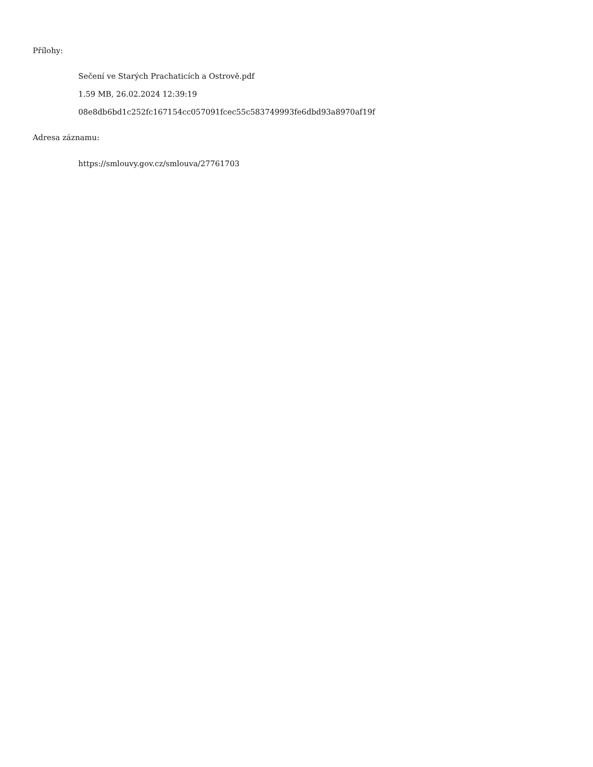Přílohy:
Sečení ve Starých Prachaticích a Ostrově.pdf
1.59 MB, 26.02.2024 12:39:19
08e8db6bd1c252fc167154cc057091fcec55c583749993fe6dbd93a8970af19f
Adresa záznamu:
https://smlouvy.gov.cz/smlouva/27761703